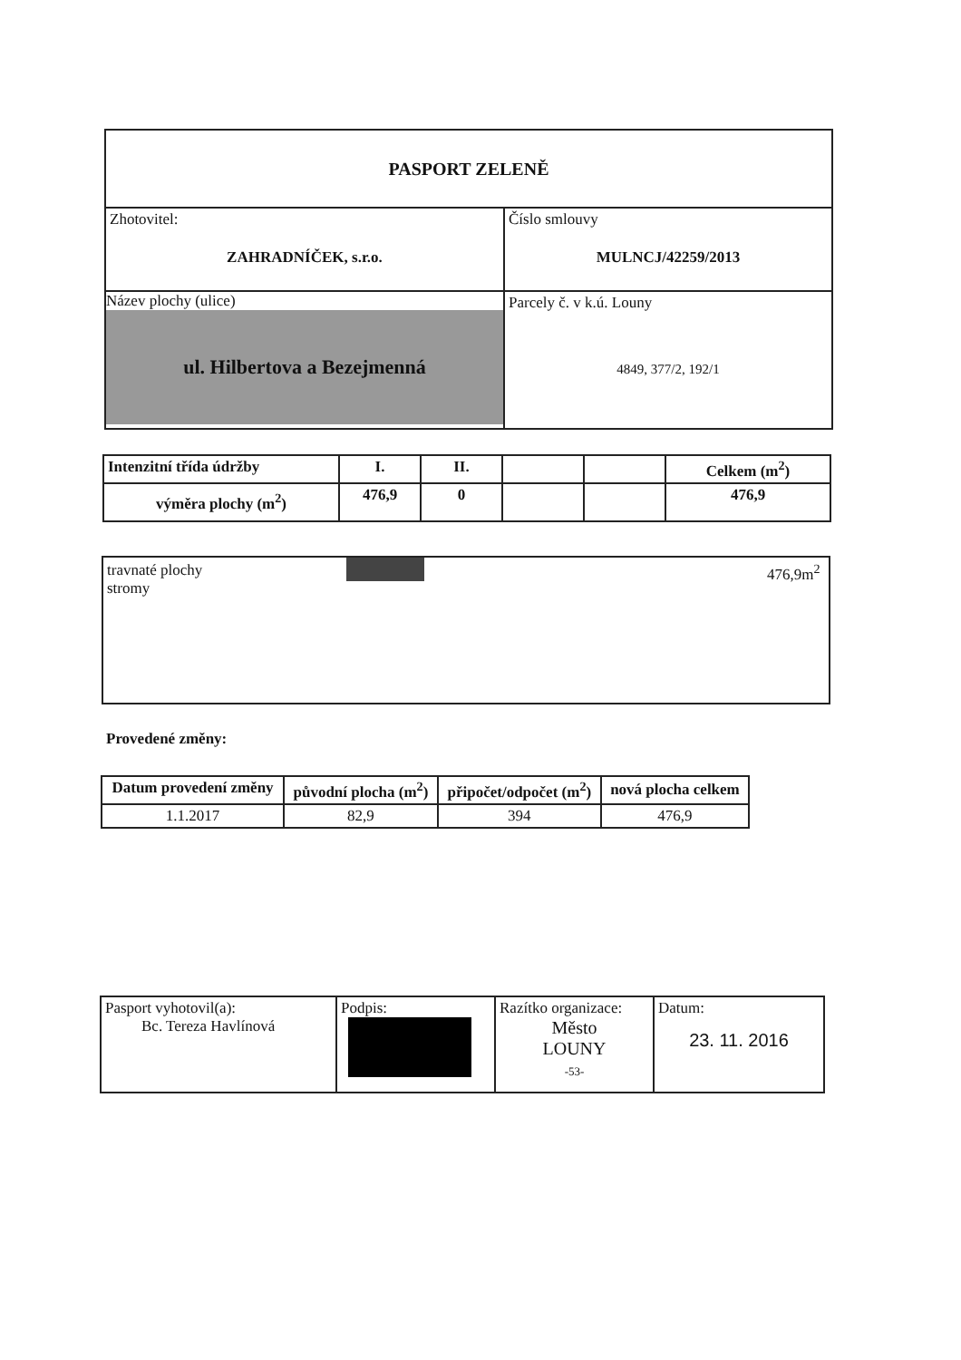| PASPORT ZELENĚ | |
| Zhotovitel: ZAHRADNÍČEK, s.r.o. | Číslo smlouvy MULNCJ/42259/2013 |
| Název plochy (ulice) ul. Hilbertova a Bezejmenná | Parcely č. v k.ú. Louny 4849, 377/2, 192/1 |
| Intenzitní třída údržby | I. | II. | | | Celkem (m<sup>2</sup>) |
| výměra plochy (m<sup>2</sup>) | 476,9 | 0 | | | 476,9 |
travnaté plochy
stromy
476,9m<sup>2</sup>
Provedené změny:
| Datum provedení změny | původní plocha (m<sup>2</sup>) | připočet/odpočet (m<sup>2</sup>) | nová plocha celkem |
| --- | --- | --- | --- |
| 1.1.2017 | 82,9 | 394 | 476,9 |
| Pasport vyhotovil(a): Bc. Tereza Havlínová | Podpis: | Razítko organizace: Město LOUNY -53- | Datum: 23. 11. 2016 |